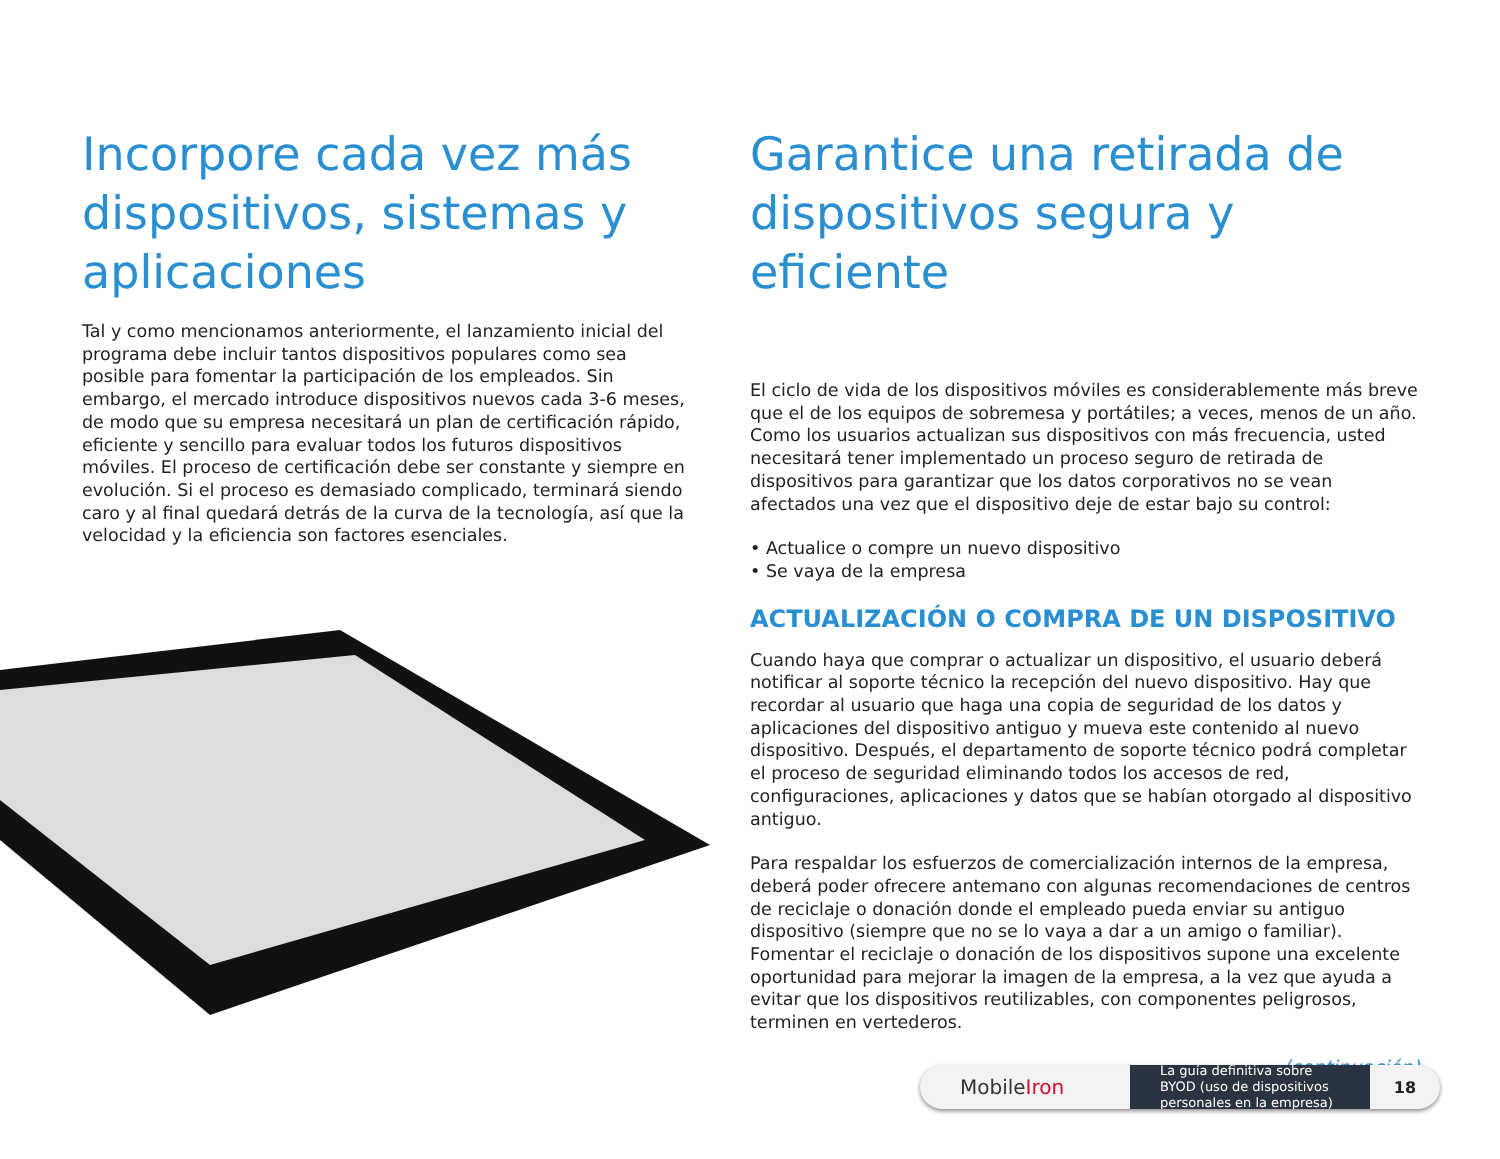Incorpore cada vez más dispositivos, sistemas y aplicaciones
Tal y como mencionamos anteriormente, el lanzamiento inicial del programa debe incluir tantos dispositivos populares como sea posible para fomentar la participación de los empleados. Sin embargo, el mercado introduce dispositivos nuevos cada 3-6 meses, de modo que su empresa necesitará un plan de certificación rápido, eficiente y sencillo para evaluar todos los futuros dispositivos móviles. El proceso de certificación debe ser constante y siempre en evolución. Si el proceso es demasiado complicado, terminará siendo caro y al final quedará detrás de la curva de la tecnología, así que la velocidad y la eficiencia son factores esenciales.
Garantice una retirada de dispositivos segura y eficiente
El ciclo de vida de los dispositivos móviles es considerablemente más breve que el de los equipos de sobremesa y portátiles; a veces, menos de un año. Como los usuarios actualizan sus dispositivos con más frecuencia, usted necesitará tener implementado un proceso seguro de retirada de dispositivos para garantizar que los datos corporativos no se vean afectados una vez que el dispositivo deje de estar bajo su control:
• Actualice o compre un nuevo dispositivo
• Se vaya de la empresa
ACTUALIZACIÓN O COMPRA DE UN DISPOSITIVO
Cuando haya que comprar o actualizar un dispositivo, el usuario deberá notificar al soporte técnico la recepción del nuevo dispositivo. Hay que recordar al usuario que haga una copia de seguridad de los datos y aplicaciones del dispositivo antiguo y mueva este contenido al nuevo dispositivo. Después, el departamento de soporte técnico podrá completar el proceso de seguridad eliminando todos los accesos de red, configuraciones, aplicaciones y datos que se habían otorgado al dispositivo antiguo.
Para respaldar los esfuerzos de comercialización internos de la empresa, deberá poder ofrecere antemano con algunas recomendaciones de centros de reciclaje o donación donde el empleado pueda enviar su antiguo dispositivo (siempre que no se lo vaya a dar a un amigo o familiar). Fomentar el reciclaje o donación de los dispositivos supone una excelente oportunidad para mejorar la imagen de la empresa, a la vez que ayuda a evitar que los dispositivos reutilizables, con componentes peligrosos, terminen en vertederos.
(continuación)
MobileIron
La guía definitiva sobre BYOD (uso de dispositivos personales en la empresa)
18